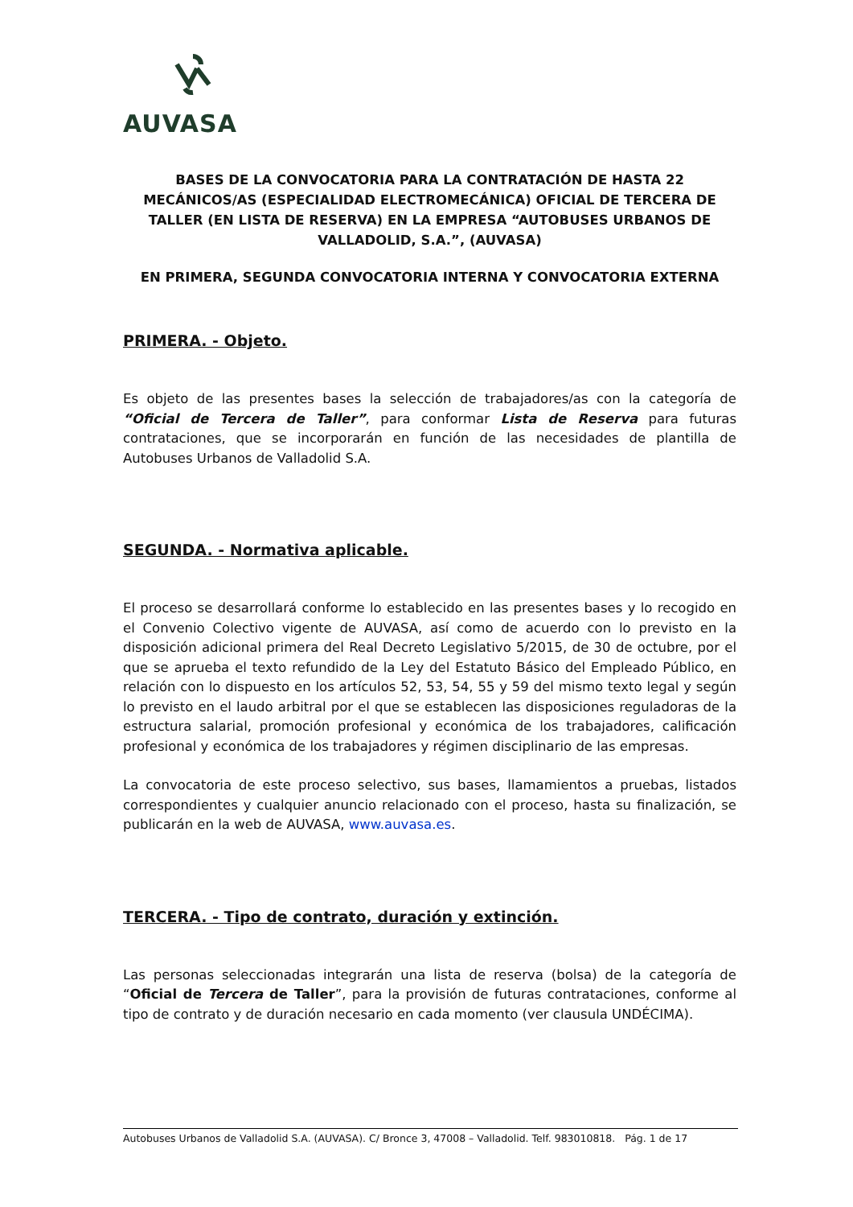AUVASA
BASES DE LA CONVOCATORIA PARA LA CONTRATACIÓN DE HASTA 22 MECÁNICOS/AS (ESPECIALIDAD ELECTROMECÁNICA) OFICIAL DE TERCERA DE TALLER (EN LISTA DE RESERVA) EN LA EMPRESA “AUTOBUSES URBANOS DE VALLADOLID, S.A.”, (AUVASA)
EN PRIMERA, SEGUNDA CONVOCATORIA INTERNA Y CONVOCATORIA EXTERNA
PRIMERA. - Objeto.
Es objeto de las presentes bases la selección de trabajadores/as con la categoría de “Oficial de Tercera de Taller”, para conformar Lista de Reserva para futuras contrataciones, que se incorporarán en función de las necesidades de plantilla de Autobuses Urbanos de Valladolid S.A.
SEGUNDA. - Normativa aplicable.
El proceso se desarrollará conforme lo establecido en las presentes bases y lo recogido en el Convenio Colectivo vigente de AUVASA, así como de acuerdo con lo previsto en la disposición adicional primera del Real Decreto Legislativo 5/2015, de 30 de octubre, por el que se aprueba el texto refundido de la Ley del Estatuto Básico del Empleado Público, en relación con lo dispuesto en los artículos 52, 53, 54, 55 y 59 del mismo texto legal y según lo previsto en el laudo arbitral por el que se establecen las disposiciones reguladoras de la estructura salarial, promoción profesional y económica de los trabajadores, calificación profesional y económica de los trabajadores y régimen disciplinario de las empresas.
La convocatoria de este proceso selectivo, sus bases, llamamientos a pruebas, listados correspondientes y cualquier anuncio relacionado con el proceso, hasta su finalización, se publicarán en la web de AUVASA, www.auvasa.es.
TERCERA. - Tipo de contrato, duración y extinción.
Las personas seleccionadas integrarán una lista de reserva (bolsa) de la categoría de “Oficial de Tercera de Taller”, para la provisión de futuras contrataciones, conforme al tipo de contrato y de duración necesario en cada momento (ver clausula UNDÉCIMA).
Autobuses Urbanos de Valladolid S.A. (AUVASA). C/ Bronce 3, 47008 – Valladolid. Telf. 983010818. Pág. 1 de 17